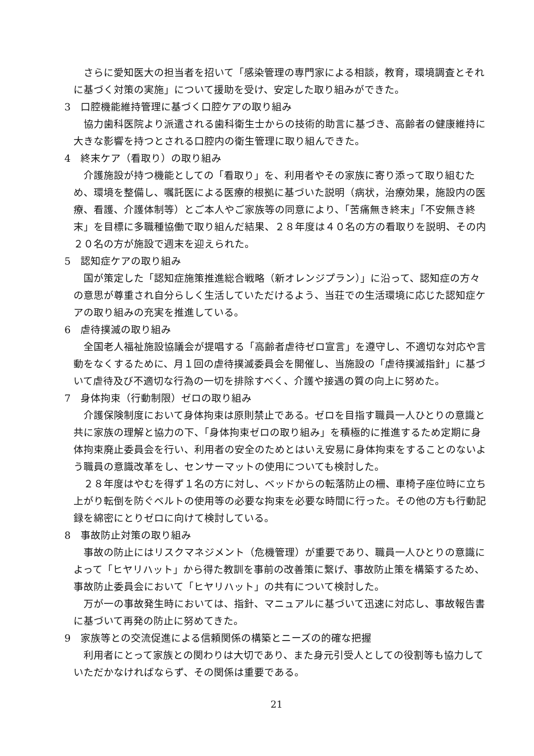さらに愛知医大の担当者を招いて「感染管理の専門家による相談，教育，環境調査とそれに基づく対策の実施」について援助を受け、安定した取り組みができた。
3　口腔機能維持管理に基づく口腔ケアの取り組み
協力歯科医院より派遣される歯科衛生士からの技術的助言に基づき、高齢者の健康維持に大きな影響を持つとされる口腔内の衛生管理に取り組んできた。
4　終末ケア（看取り）の取り組み
介護施設が持つ機能としての「看取り」を、利用者やその家族に寄り添って取り組むため、環境を整備し、嘱託医による医療的根拠に基づいた説明（病状，治療効果，施設内の医療、看護、介護体制等）とご本人やご家族等の同意により、「苦痛無き終末」「不安無き終末」を目標に多職種協働で取り組んだ結果、２８年度は４０名の方の看取りを説明、その内２０名の方が施設で週末を迎えられた。
5　認知症ケアの取り組み
国が策定した「認知症施策推進総合戦略（新オレンジプラン）」に沿って、認知症の方々の意思が尊重され自分らしく生活していただけるよう、当荘での生活環境に応じた認知症ケアの取り組みの充実を推進している。
6　虐待撲滅の取り組み
全国老人福祉施設協議会が提唱する「高齢者虐待ゼロ宣言」を遵守し、不適切な対応や言動をなくするために、月１回の虐待撲滅委員会を開催し、当施設の「虐待撲滅指針」に基づいて虐待及び不適切な行為の一切を排除すべく、介護や接遇の質の向上に努めた。
7　身体拘束（行動制限）ゼロの取り組み
介護保険制度において身体拘束は原則禁止である。ゼロを目指す職員一人ひとりの意識と共に家族の理解と協力の下、「身体拘束ゼロの取り組み」を積極的に推進するため定期に身体拘束廃止委員会を行い、利用者の安全のためとはいえ安易に身体拘束をすることのないよう職員の意識改革をし、センサーマットの使用についても検討した。
２８年度はやむを得ず１名の方に対し、ベッドからの転落防止の柵、車椅子座位時に立ち上がり転倒を防ぐベルトの使用等の必要な拘束を必要な時間に行った。その他の方も行動記録を綿密にとりゼロに向けて検討している。
8　事故防止対策の取り組み
事故の防止にはリスクマネジメント（危機管理）が重要であり、職員一人ひとりの意識によって「ヒヤリハット」から得た教訓を事前の改善策に繋げ、事故防止策を構築するため、事故防止委員会において「ヒヤリハット」の共有について検討した。
万が一の事故発生時においては、指針、マニュアルに基づいて迅速に対応し、事故報告書に基づいて再発の防止に努めてきた。
9　家族等との交流促進による信頼関係の構築とニーズの的確な把握
利用者にとって家族との関わりは大切であり、また身元引受人としての役割等も協力していただかなければならず、その関係は重要である。
21